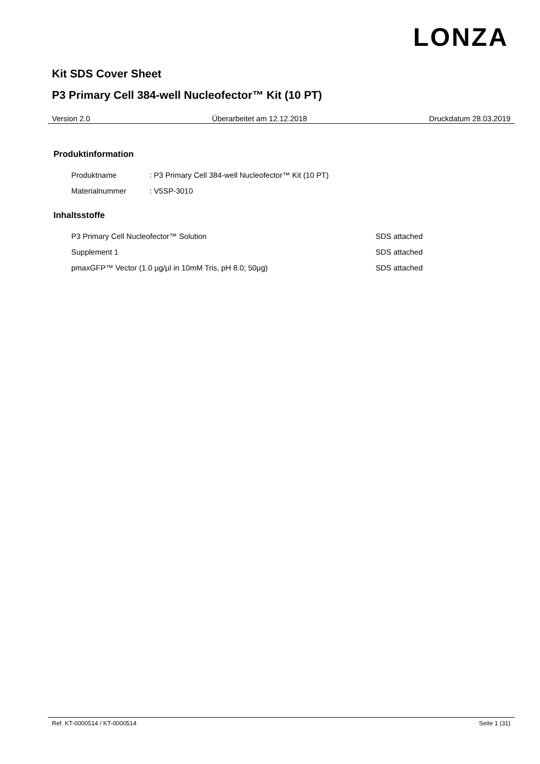LONZA
Kit SDS Cover Sheet
P3 Primary Cell 384-well Nucleofector™ Kit (10 PT)
Version 2.0 Überarbeitet am 12.12.2018 Druckdatum 28.03.2019
Produktinformation
Produktname: P3 Primary Cell 384-well Nucleofector™ Kit (10 PT)
Materialnummer: V5SP-3010
Inhaltsstoffe
P3 Primary Cell Nucleofector™ Solution SDS attached
Supplement 1 SDS attached
pmaxGFP™ Vector (1.0 µg/µl in 10mM Tris, pH 8.0; 50µg) SDS attached
Ref. KT-0000514 / KT-0000514 Seite 1 (31)